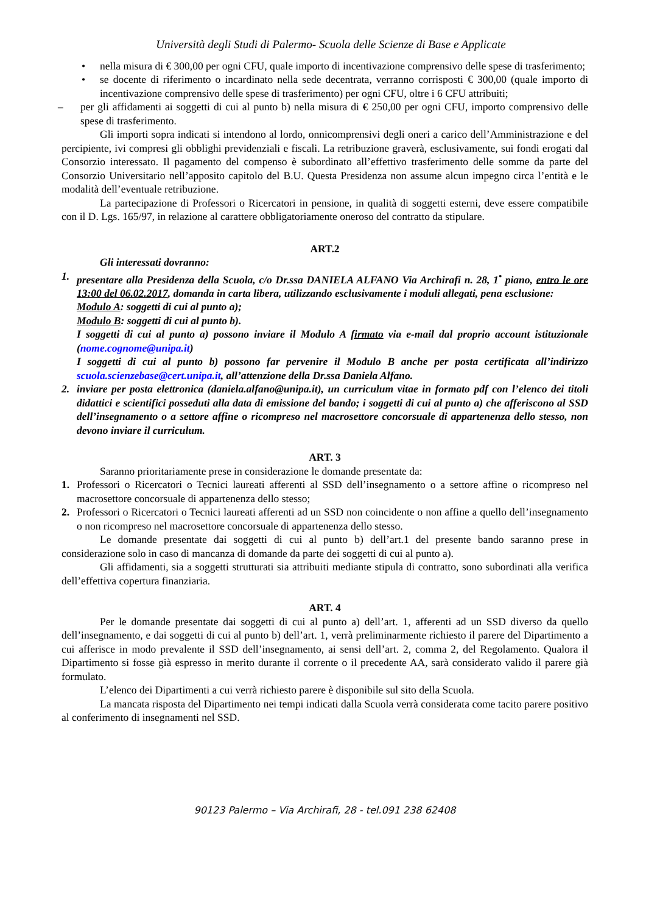Università degli Studi di Palermo- Scuola delle Scienze di Base e Applicate
• nella misura di € 300,00 per ogni CFU, quale importo di incentivazione comprensivo delle spese di trasferimento;
• se docente di riferimento o incardinato nella sede decentrata, verranno corrisposti € 300,00 (quale importo di incentivazione comprensivo delle spese di trasferimento) per ogni CFU, oltre i 6 CFU attribuiti;
– per gli affidamenti ai soggetti di cui al punto b) nella misura di € 250,00 per ogni CFU, importo comprensivo delle spese di trasferimento.
Gli importi sopra indicati si intendono al lordo, onnicomprensivi degli oneri a carico dell’Amministrazione e del percipiente, ivi compresi gli obblighi previdenziali e fiscali. La retribuzione graverà, esclusivamente, sui fondi erogati dal Consorzio interessato. Il pagamento del compenso è subordinato all’effettivo trasferimento delle somme da parte del Consorzio Universitario nell’apposito capitolo del B.U. Questa Presidenza non assume alcun impegno circa l’entità e le modalità dell’eventuale retribuzione.
La partecipazione di Professori o Ricercatori in pensione, in qualità di soggetti esterni, deve essere compatibile con il D. Lgs. 165/97, in relazione al carattere obbligatoriamente oneroso del contratto da stipulare.
ART.2
Gli interessati dovranno:
1. presentare alla Presidenza della Scuola, c/o Dr.ssa DANIELA ALFANO Via Archirafi n. 28, 1<sup>•</sup> piano, entro le ore 13:00 del 06.02.2017, domanda in carta libera, utilizzando esclusivamente i moduli allegati, pena esclusione:
Modulo A: soggetti di cui al punto a);
Modulo B: soggetti di cui al punto b).
I soggetti di cui al punto a) possono inviare il Modulo A firmato via e-mail dal proprio account istituzionale (nome.cognome@unipa.it)
I soggetti di cui al punto b) possono far pervenire il Modulo B anche per posta certificata all’indirizzo scuola.scienzebase@cert.unipa.it, all’attenzione della Dr.ssa Daniela Alfano.
2. inviare per posta elettronica (daniela.alfano@unipa.it), un curriculum vitae in formato pdf con l’elenco dei titoli didattici e scientifici posseduti alla data di emissione del bando; i soggetti di cui al punto a) che afferiscono al SSD dell’insegnamento o a settore affine o ricompreso nel macrosettore concorsuale di appartenenza dello stesso, non devono inviare il curriculum.
ART. 3
Saranno prioritariamente prese in considerazione le domande presentate da:
1. Professori o Ricercatori o Tecnici laureati afferenti al SSD dell’insegnamento o a settore affine o ricompreso nel macrosettore concorsuale di appartenenza dello stesso;
2. Professori o Ricercatori o Tecnici laureati afferenti ad un SSD non coincidente o non affine a quello dell’insegnamento o non ricompreso nel macrosettore concorsuale di appartenenza dello stesso.
Le domande presentate dai soggetti di cui al punto b) dell’art.1 del presente bando saranno prese in considerazione solo in caso di mancanza di domande da parte dei soggetti di cui al punto a).
Gli affidamenti, sia a soggetti strutturati sia attribuiti mediante stipula di contratto, sono subordinati alla verifica dell’effettiva copertura finanziaria.
ART. 4
Per le domande presentate dai soggetti di cui al punto a) dell’art. 1, afferenti ad un SSD diverso da quello dell’insegnamento, e dai soggetti di cui al punto b) dell’art. 1, verrà preliminarmente richiesto il parere del Dipartimento a cui afferisce in modo prevalente il SSD dell’insegnamento, ai sensi dell’art. 2, comma 2, del Regolamento. Qualora il Dipartimento si fosse già espresso in merito durante il corrente o il precedente AA, sarà considerato valido il parere già formulato.
L’elenco dei Dipartimenti a cui verrà richiesto parere è disponibile sul sito della Scuola.
La mancata risposta del Dipartimento nei tempi indicati dalla Scuola verrà considerata come tacito parere positivo al conferimento di insegnamenti nel SSD.
90123 Palermo – Via Archirafi, 28 - tel.091 238 62408